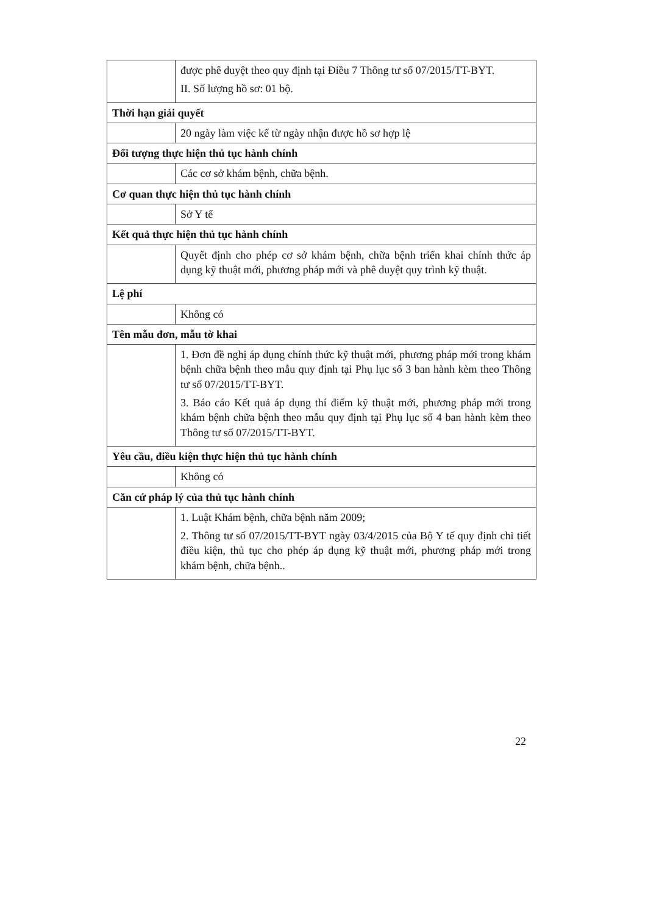| | được phê duyệt theo quy định tại Điều 7 Thông tư số 07/2015/TT-BYT. II. Số lượng hồ sơ: 01 bộ. |
| Thời hạn giải quyết | |
| | 20 ngày làm việc kể từ ngày nhận được hồ sơ hợp lệ |
| Đối tượng thực hiện thủ tục hành chính | |
| | Các cơ sở khám bệnh, chữa bệnh. |
| Cơ quan thực hiện thủ tục hành chính | |
| | Sở Y tế |
| Kết quả thực hiện thủ tục hành chính | |
| | Quyết định cho phép cơ sở khám bệnh, chữa bệnh triển khai chính thức áp dụng kỹ thuật mới, phương pháp mới và phê duyệt quy trình kỹ thuật. |
| Lệ phí | |
| | Không có |
| Tên mẫu đơn, mẫu tờ khai | |
| | 1. Đơn đề nghị áp dụng chính thức kỹ thuật mới, phương pháp mới trong khám bệnh chữa bệnh theo mẫu quy định tại Phụ lục số 3 ban hành kèm theo Thông tư số 07/2015/TT-BYT. 3. Báo cáo Kết quả áp dụng thí điểm kỹ thuật mới, phương pháp mới trong khám bệnh chữa bệnh theo mẫu quy định tại Phụ lục số 4 ban hành kèm theo Thông tư số 07/2015/TT-BYT. |
| Yêu cầu, điều kiện thực hiện thủ tục hành chính | |
| | Không có |
| Căn cứ pháp lý của thủ tục hành chính | |
| | 1. Luật Khám bệnh, chữa bệnh năm 2009; 2. Thông tư số 07/2015/TT-BYT ngày 03/4/2015 của Bộ Y tế quy định chi tiết điều kiện, thủ tục cho phép áp dụng kỹ thuật mới, phương pháp mới trong khám bệnh, chữa bệnh.. |
22